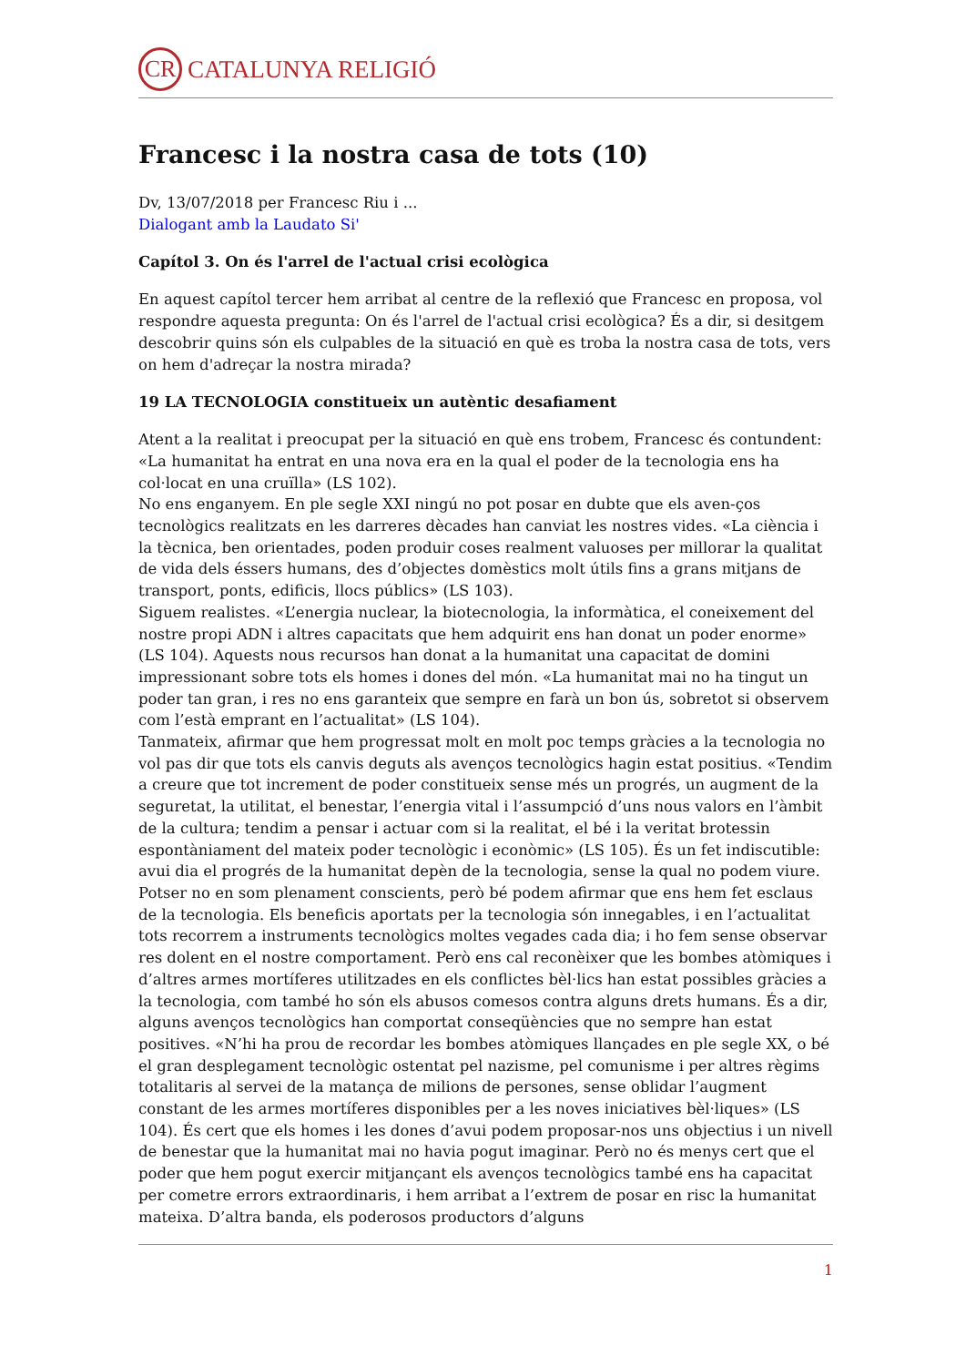CR CATALUNYA RELIGIÓ
Francesc i la nostra casa de tots (10)
Dv, 13/07/2018 per Francesc Riu i ...
Dialogant amb la Laudato Si'
Capítol 3. On és l'arrel de l'actual crisi ecològica
En aquest capítol tercer hem arribat al centre de la reflexió que Francesc en proposa, vol respondre aquesta pregunta: On és l'arrel de l'actual crisi ecològica? És a dir, si desitgem descobrir quins són els culpables de la situació en què es troba la nostra casa de tots, vers on hem d'adreçar la nostra mirada?
19 LA TECNOLOGIA constitueix un autèntic desafiament
Atent a la realitat i preocupat per la situació en què ens trobem, Francesc és contundent: «La humanitat ha entrat en una nova era en la qual el poder de la tecnologia ens ha col·locat en una cruïlla» (LS 102).
No ens enganyem. En ple segle XXI ningú no pot posar en dubte que els aven-ços tecnològics realitzats en les darreres dècades han canviat les nostres vides. «La ciència i la tècnica, ben orientades, poden produir coses realment valuoses per millorar la qualitat de vida dels éssers humans, des d’objectes domèstics molt útils fins a grans mitjans de transport, ponts, edificis, llocs públics» (LS 103).
Siguem realistes. «L’energia nuclear, la biotecnologia, la informàtica, el coneixement del nostre propi ADN i altres capacitats que hem adquirit ens han donat un poder enorme» (LS 104). Aquests nous recursos han donat a la humanitat una capacitat de domini impressionant sobre tots els homes i dones del món. «La humanitat mai no ha tingut un poder tan gran, i res no ens garanteix que sempre en farà un bon ús, sobretot si observem com l’està emprant en l’actualitat» (LS 104).
Tanmateix, afirmar que hem progressat molt en molt poc temps gràcies a la tecnologia no vol pas dir que tots els canvis deguts als avenços tecnològics hagin estat positius. «Tendim a creure que tot increment de poder constitueix sense més un progrés, un augment de la seguretat, la utilitat, el benestar, l’energia vital i l’assumpció d’uns nous valors en l’àmbit de la cultura; tendim a pensar i actuar com si la realitat, el bé i la veritat brotessin espontàniament del mateix poder tecnològic i econòmic» (LS 105). És un fet indiscutible: avui dia el progrés de la humanitat depèn de la tecnologia, sense la qual no podem viure. Potser no en som plenament conscients, però bé podem afirmar que ens hem fet esclaus de la tecnologia. Els beneficis aportats per la tecnologia són innegables, i en l’actualitat tots recorrem a instruments tecnològics moltes vegades cada dia; i ho fem sense observar res dolent en el nostre comportament. Però ens cal reconèixer que les bombes atòmiques i d’altres armes mortíferes utilitzades en els conflictes bèl·lics han estat possibles gràcies a la tecnologia, com també ho són els abusos comesos contra alguns drets humans. És a dir, alguns avenços tecnològics han comportat conseqüències que no sempre han estat positives. «N’hi ha prou de recordar les bombes atòmiques llançades en ple segle XX, o bé el gran desplegament tecnològic ostentat pel nazisme, pel comunisme i per altres règims totalitaris al servei de la matança de milions de persones, sense oblidar l’augment constant de les armes mortíferes disponibles per a les noves iniciatives bèl·liques» (LS 104). És cert que els homes i les dones d’avui podem proposar-nos uns objectius i un nivell de benestar que la humanitat mai no havia pogut imaginar. Però no és menys cert que el poder que hem pogut exercir mitjançant els avenços tecnològics també ens ha capacitat per cometre errors extraordinaris, i hem arribat a l’extrem de posar en risc la humanitat mateixa. D’altra banda, els poderosos productors d’alguns
1